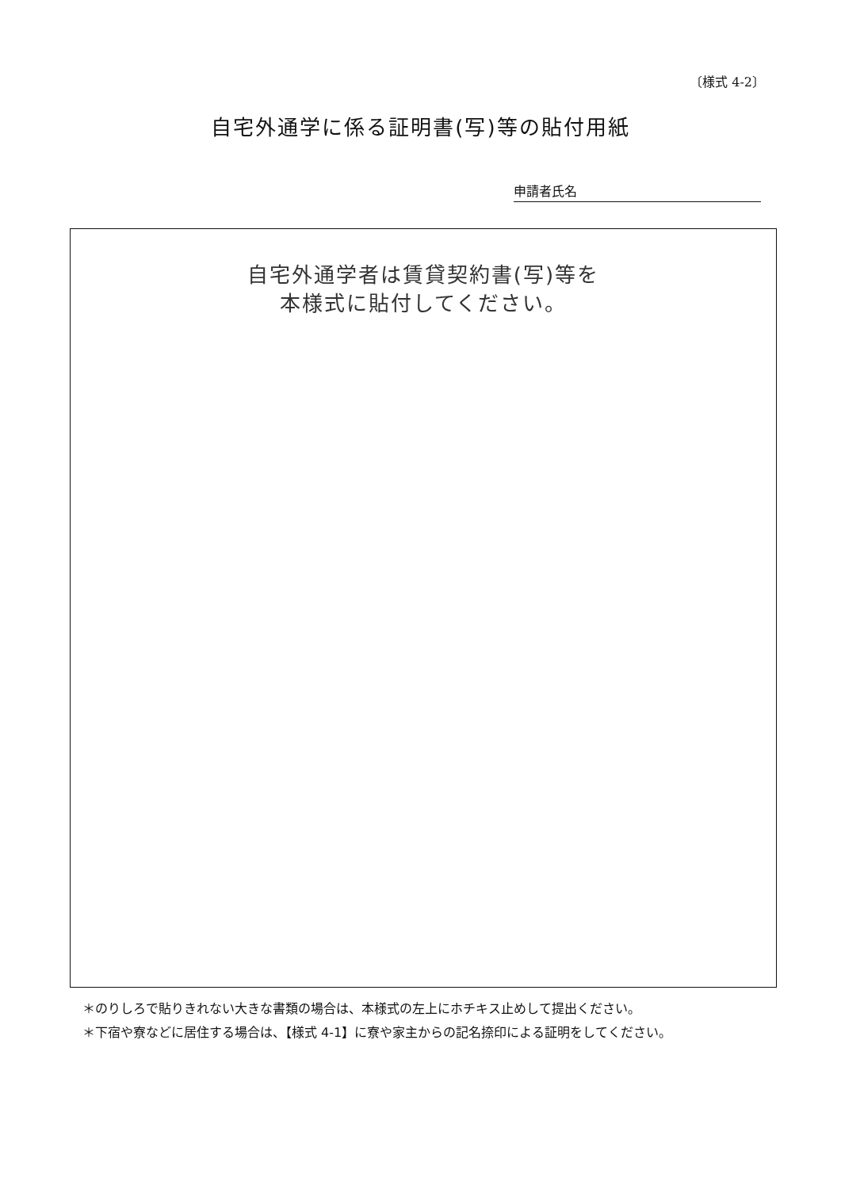〔様式 4-2〕
自宅外通学に係る証明書(写)等の貼付用紙
申請者氏名
自宅外通学者は賃貸契約書(写)等を
本様式に貼付してください。
＊のりしろで貼りきれない大きな書類の場合は、本様式の左上にホチキス止めして提出ください。
＊下宿や寮などに居住する場合は、【様式 4-1】に寮や家主からの記名捺印による証明をしてください。